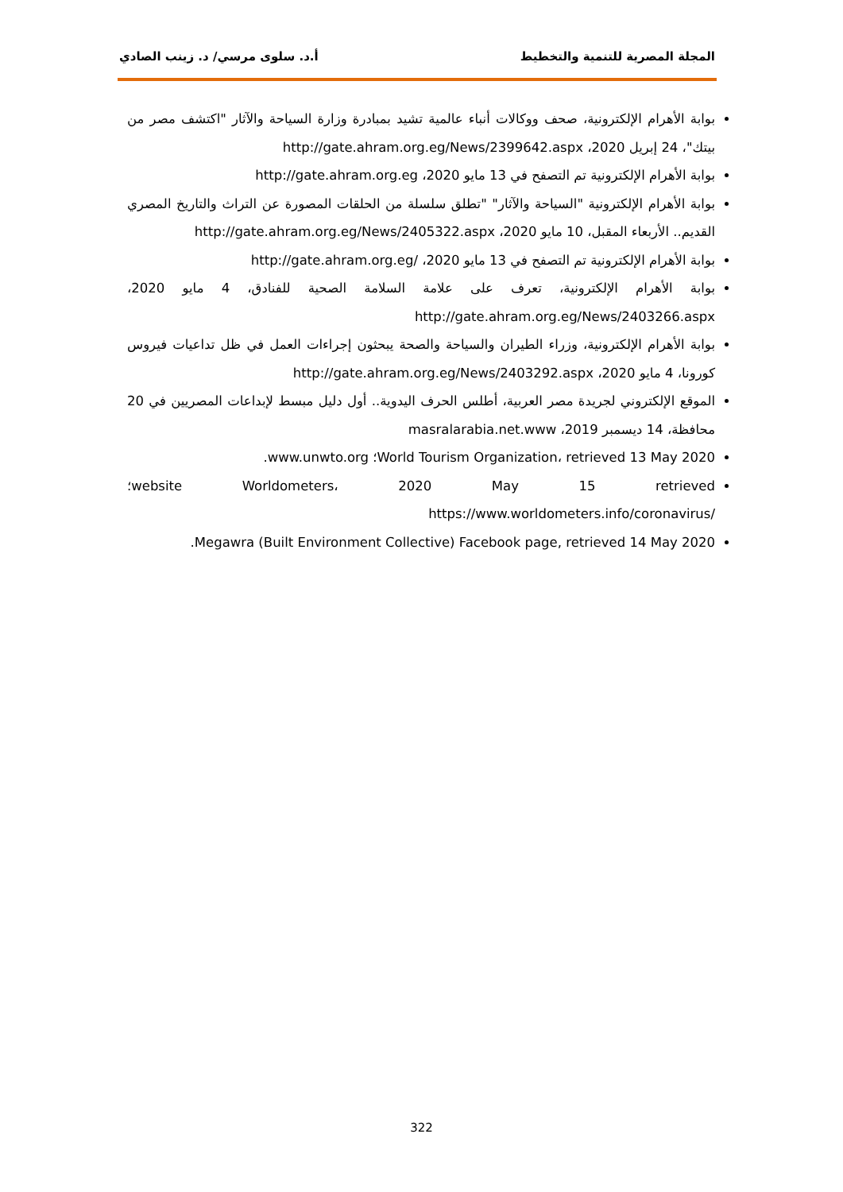المجلة المصرية للتنمية والتخطيط أ.د. سلوى مرسي/ د. زينب الصادي
بوابة الأهرام الإلكترونية، صحف ووكالات أنباء عالمية تشيد بمبادرة وزارة السياحة والآثار "اكتشف مصر من بيتك"، 24 إبريل 2020، http://gate.ahram.org.eg/News/2399642.aspx
بوابة الأهرام الإلكترونية تم التصفح في 13 مايو 2020، http://gate.ahram.org.eg
بوابة الأهرام الإلكترونية "السياحة والآثار" "تطلق سلسلة من الحلقات المصورة عن التراث والتاريخ المصري القديم.. الأربعاء المقبل، 10 مايو 2020، http://gate.ahram.org.eg/News/2405322.aspx
بوابة الأهرام الإلكترونية تم التصفح في 13 مايو 2020، /http://gate.ahram.org.eg
بوابة الأهرام الإلكترونية، تعرف على علامة السلامة الصحية للفنادق، 4 مايو 2020، http://gate.ahram.org.eg/News/2403266.aspx
بوابة الأهرام الإلكترونية، وزراء الطيران والسياحة والصحة يبحثون إجراءات العمل في ظل تداعيات فيروس كورونا، 4 مايو 2020، http://gate.ahram.org.eg/News/2403292.aspx
الموقع الإلكتروني لجريدة مصر العربية، أطلس الحرف اليدوية.. أول دليل مبسط لإبداعات المصريين في 20 محافظة، 14 ديسمبر 2019، masralarabia.net.www
World Tourism Organization، retrieved 13 May 2020؛ www.unwto.org.
website Worldometers، 2020 May 15 retrieved؛ /https://www.worldometers.info/coronavirus
Megawra (Built Environment Collective) Facebook page, retrieved 14 May 2020.
322